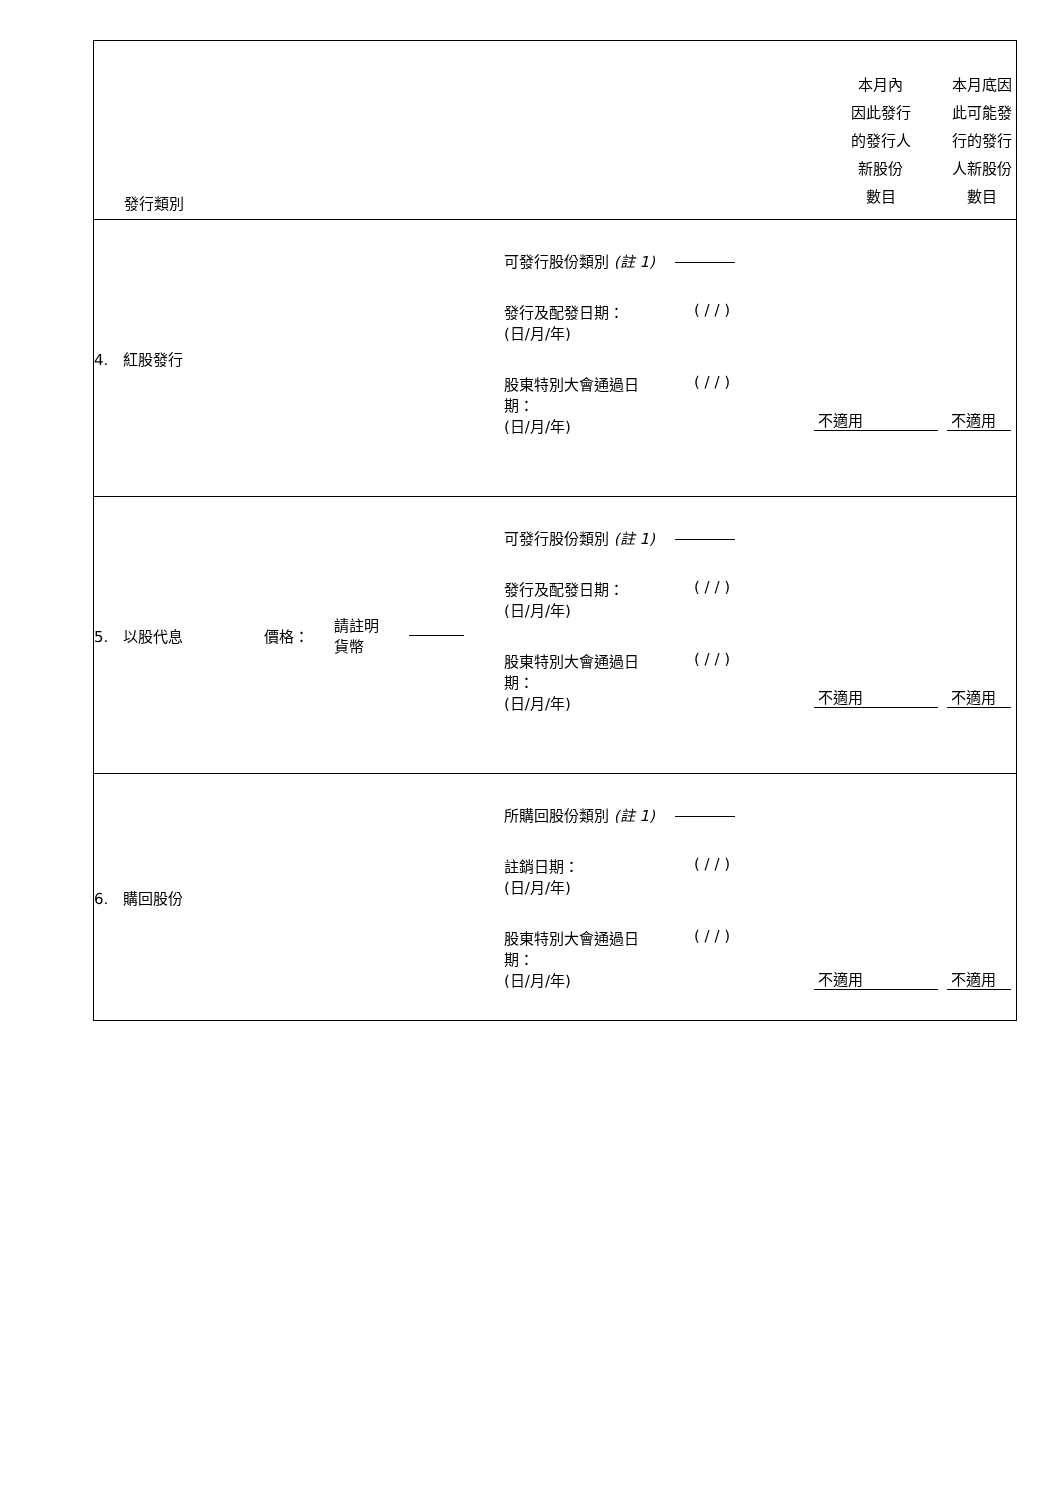| 發行類別 | | | | | 本月內 因此發行 的發行人 新股份 數目 | 本月底因 此可能發 行的發行 人新股份 數目 |
| 4. 紅股發行 | | | | 可發行股份類別 (註 1) 發行及配發日期： (日/月/年) ( / / ) 股東特別大會通過日 期： (日/月/年) ( / / ) | 不適用 | 不適用 |
| 5. 以股代息 | 價格： | 請註明 貨幣 | | 可發行股份類別 (註 1) 發行及配發日期： (日/月/年) ( / / ) 股東特別大會通過日 期： (日/月/年) ( / / ) | 不適用 | 不適用 |
| 6. 購回股份 | | | | 所購回股份類別 (註 1) 註銷日期： (日/月/年) ( / / ) 股東特別大會通過日 期： (日/月/年) ( / / ) | 不適用 | 不適用 |